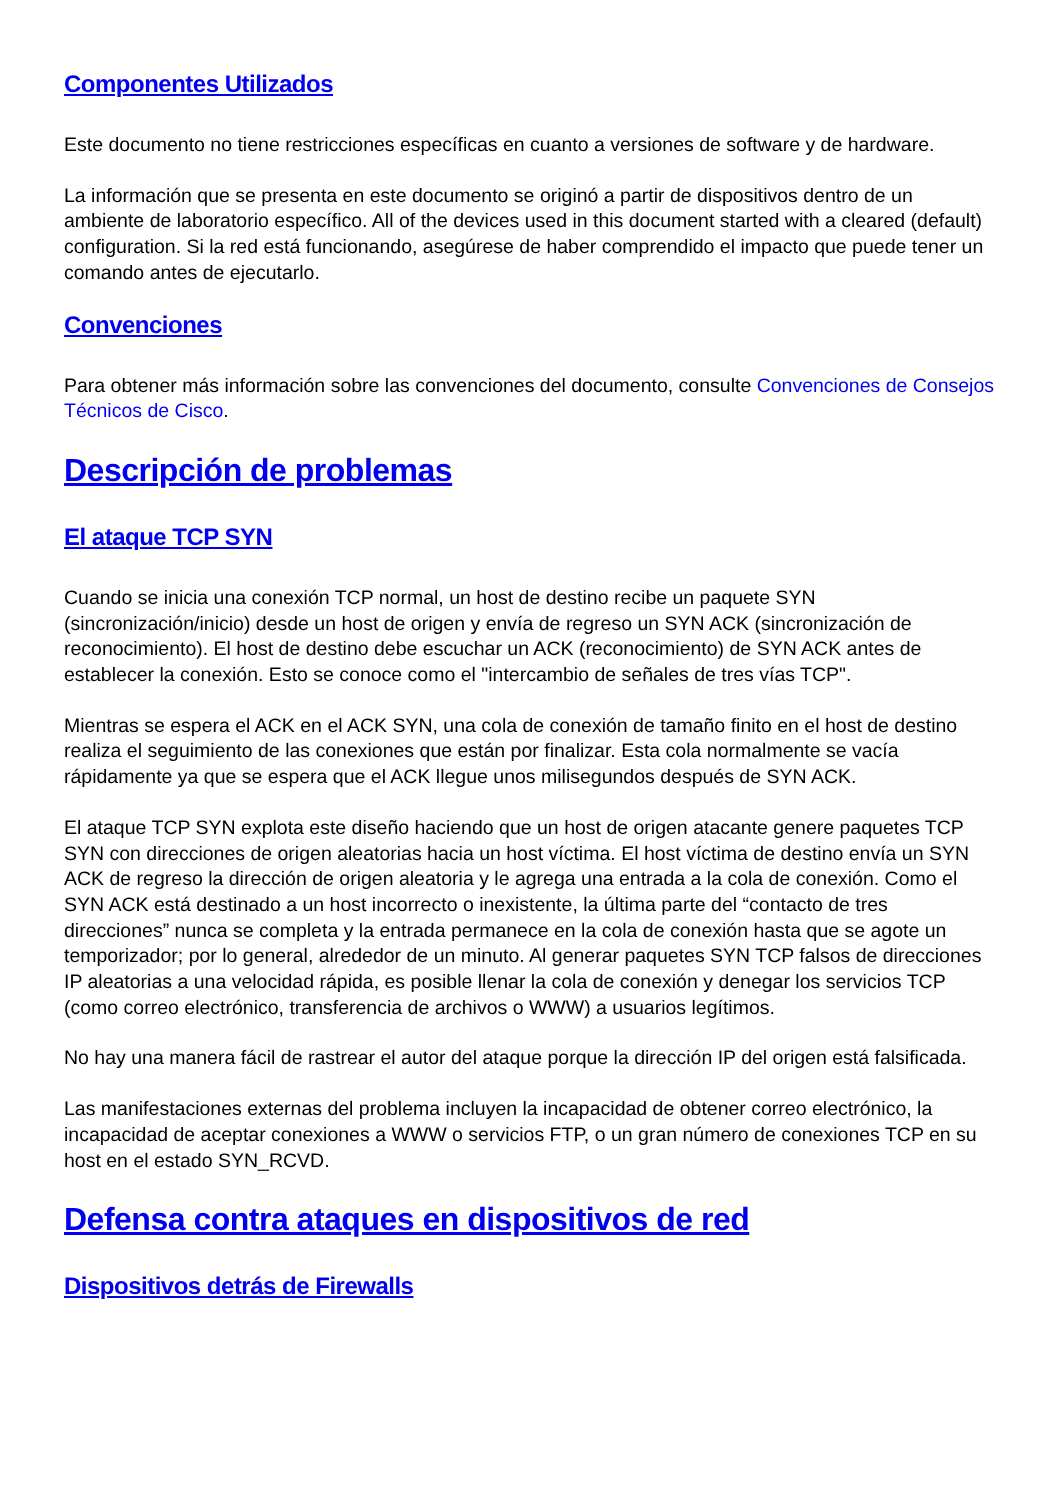Componentes Utilizados
Este documento no tiene restricciones específicas en cuanto a versiones de software y de hardware.
La información que se presenta en este documento se originó a partir de dispositivos dentro de un ambiente de laboratorio específico. All of the devices used in this document started with a cleared (default) configuration. Si la red está funcionando, asegúrese de haber comprendido el impacto que puede tener un comando antes de ejecutarlo.
Convenciones
Para obtener más información sobre las convenciones del documento, consulte Convenciones de Consejos Técnicos de Cisco.
Descripción de problemas
El ataque TCP SYN
Cuando se inicia una conexión TCP normal, un host de destino recibe un paquete SYN (sincronización/inicio) desde un host de origen y envía de regreso un SYN ACK (sincronización de reconocimiento). El host de destino debe escuchar un ACK (reconocimiento) de SYN ACK antes de establecer la conexión. Esto se conoce como el "intercambio de señales de tres vías TCP".
Mientras se espera el ACK en el ACK SYN, una cola de conexión de tamaño finito en el host de destino realiza el seguimiento de las conexiones que están por finalizar. Esta cola normalmente se vacía rápidamente ya que se espera que el ACK llegue unos milisegundos después de SYN ACK.
El ataque TCP SYN explota este diseño haciendo que un host de origen atacante genere paquetes TCP SYN con direcciones de origen aleatorias hacia un host víctima. El host víctima de destino envía un SYN ACK de regreso la dirección de origen aleatoria y le agrega una entrada a la cola de conexión. Como el SYN ACK está destinado a un host incorrecto o inexistente, la última parte del “contacto de tres direcciones” nunca se completa y la entrada permanece en la cola de conexión hasta que se agote un temporizador; por lo general, alrededor de un minuto. Al generar paquetes SYN TCP falsos de direcciones IP aleatorias a una velocidad rápida, es posible llenar la cola de conexión y denegar los servicios TCP (como correo electrónico, transferencia de archivos o WWW) a usuarios legítimos.
No hay una manera fácil de rastrear el autor del ataque porque la dirección IP del origen está falsificada.
Las manifestaciones externas del problema incluyen la incapacidad de obtener correo electrónico, la incapacidad de aceptar conexiones a WWW o servicios FTP, o un gran número de conexiones TCP en su host en el estado SYN_RCVD.
Defensa contra ataques en dispositivos de red
Dispositivos detrás de Firewalls